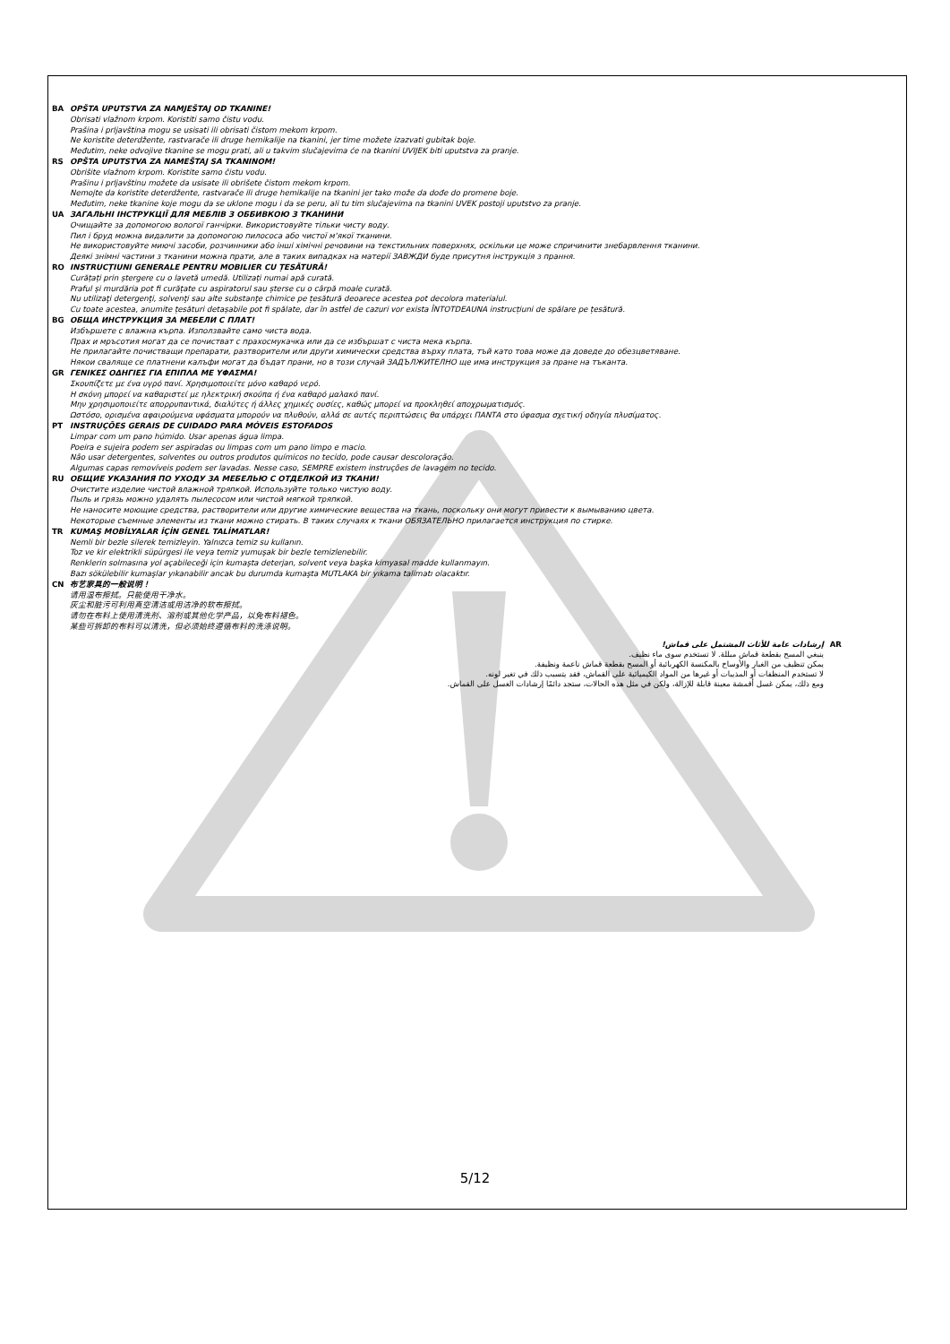BA OPŠTA UPUTSTVA ZA NAMJEŠTAJ OD TKANINE!
Obrisati vlažnom krpom. Koristiti samo čistu vodu.
Prašina i prljavština mogu se usisati ili obrisati čistom mekom krpom.
Ne koristite deterdžente, rastvarače ili druge hemikalije na tkanini, jer time možete izazvati gubitak boje.
Međutim, neke odvojive tkanine se mogu prati, ali u takvim slučajevima će na tkanini UVIJEK biti uputstva za pranje.
RS OPŠTA UPUTSTVA ZA NAMEŠTAJ SA TKANINOM!
Obrišite vlažnom krpom. Koristite samo čistu vodu.
Prašinu i prljavštinu možete da usisate ili obrišete čistom mekom krpom.
Nemojte da koristite deterdžente, rastvarače ili druge hemikalije na tkanini jer tako može da dođe do promene boje.
Međutim, neke tkanine koje mogu da se uklone mogu i da se peru, ali tu tim slučajevima na tkanini UVEK postoji uputstvo za pranje.
UA ЗАГАЛЬНІ ІНСТРУКЦІЇ ДЛЯ МЕБЛІВ З ОББИВКОЮ З ТКАНИНИ
Очищайте за допомогою вологої ганчірки. Використовуйте тільки чисту воду.
Пил і бруд можна видалити за допомогою пилососа або чистої м'якої тканини.
Не використовуйте миючі засоби, розчинники або інші хімічні речовини на текстильних поверхнях, оскільки це може спричинити знебарвлення тканини.
Деякі знімні частини з тканини можна прати, але в таких випадках на матерії ЗАВЖДИ буде присутня інструкція з прання.
RO INSTRUCȚIUNI GENERALE PENTRU MOBILIER CU ȚESĂTURĂ!
Curățați prin ștergere cu o lavetă umedă. Utilizați numai apă curată.
Praful și murdăria pot fi curățate cu aspiratorul sau șterse cu o cârpă moale curată.
Nu utilizaţi detergenţi, solvenţi sau alte substanţe chimice pe țesătură deoarece acestea pot decolora materialul.
Cu toate acestea, anumite țesături detașabile pot fi spălate, dar în astfel de cazuri vor exista ÎNTOTDEAUNA instrucțiuni de spălare pe țesătură.
BG ОБЩА ИНСТРУКЦИЯ ЗА МЕБЕЛИ С ПЛАТ!
Избършете с влажна кърпа. Използвайте само чиста вода.
Прах и мръсотия могат да се почистват с прахосмукачка или да се избършат с чиста мека кърпа.
Не прилагайте почистващи препарати, разтворители или други химически средства върху плата, тъй като това може да доведе до обезцветяване.
Някои сваляще се платнени калъфи могат да бъдат прани, но в този случай ЗАДЪЛЖИТЕЛНО ще има инструкция за пране на тъканта.
GR ΓΕΝΙΚΕΣ ΟΔΗΓΙΕΣ ΓΙΑ ΕΠΙΠΛΑ ΜΕ ΥΦΑΣΜΑ!
Σκουπίζετε με ένα υγρό πανί. Χρησιμοποιείτε μόνο καθαρό νερό.
Η σκόνη μπορεί να καθαριστεί με ηλεκτρική σκούπα ή ένα καθαρό μαλακό πανί.
Μην χρησιμοποιείτε απορρυπαντικά, διαλύτες ή άλλες χημικές ουσίες, καθώς μπορεί να προκληθεί αποχρωματισμός.
Ωστόσο, ορισμένα αφαιρούμενα υφάσματα μπορούν να πλυθούν, αλλά σε αυτές περιπτώσεις θα υπάρχει ΠΑΝΤΑ στο ύφασμα σχετική οδηγία πλυσίματος.
PT INSTRUÇÕES GERAIS DE CUIDADO PARA MÓVEIS ESTOFADOS
Limpar com um pano húmido. Usar apenas água limpa.
Poeira e sujeira podem ser aspiradas ou limpas com um pano limpo e macio.
Não usar detergentes, solventes ou outros produtos químicos no tecido, pode causar descoloração.
Algumas capas removíveis podem ser lavadas. Nesse caso, SEMPRE existem instruções de lavagem no tecido.
RU ОБЩИЕ УКАЗАНИЯ ПО УХОДУ ЗА МЕБЕЛЬЮ С ОТДЕЛКОЙ ИЗ ТКАНИ!
Очистите изделие чистой влажной тряпкой. Используйте только чистую воду.
Пыль и грязь можно удалять пылесосом или чистой мягкой тряпкой.
Не наносите моющие средства, растворители или другие химические вещества на ткань, поскольку они могут привести к вымыванию цвета.
Некоторые съемные элементы из ткани можно стирать. В таких случаях к ткани ОБЯЗАТЕЛЬНО прилагается инструкция по стирке.
TR KUMAŞ MOBİLYALAR İÇİN GENEL TALİMATLAR!
Nemli bir bezle silerek temizleyin. Yalnızca temiz su kullanın.
Toz ve kir elektrikli süpürgesi ile veya temiz yumuşak bir bezle temizlenebilir.
Renklerin solmasına yol açabileceği için kumaşta deterjan, solvent veya başka kimyasal madde kullanmayın.
Bazı sökülebilir kumaşlar yıkanabilir ancak bu durumda kumaşta MUTLAKA bir yıkama talimatı olacaktır.
CN 布艺家具的一般说明！
请用湿布擦拭。只能使用干净水。
灰尘和脏污可利用真空清洁或用洁净的软布擦拭。
请勿在布料上使用清洗剂、溶剂或其他化学产品，以免布料褪色。
某些可拆卸的布料可以清洗，但必须始终遵循布料的洗涤说明。
AR
إرشادات عامة للأثاث المشتمل على قماش!
ينبغي المسح بقطعة قماش مبللة. لا تستخدم سوى ماء نظيف.
يمكن تنظيف من الغبار والأوساخ بالمكنسة الكهربائية أو المسح بقطعة قماش ناعمة ونظيفة.
لا تستخدم المنظفات أو المذيبات أو غيرها من المواد الكيميائية على القماش، فقد يتسبب ذلك في تغير لونه.
ومع ذلك، يمكن غسل أقمشة معينة قابلة للإزالة، ولكن في مثل هذه الحالات، ستجد دائمًا إرشادات الغسل على القماش.
5/12